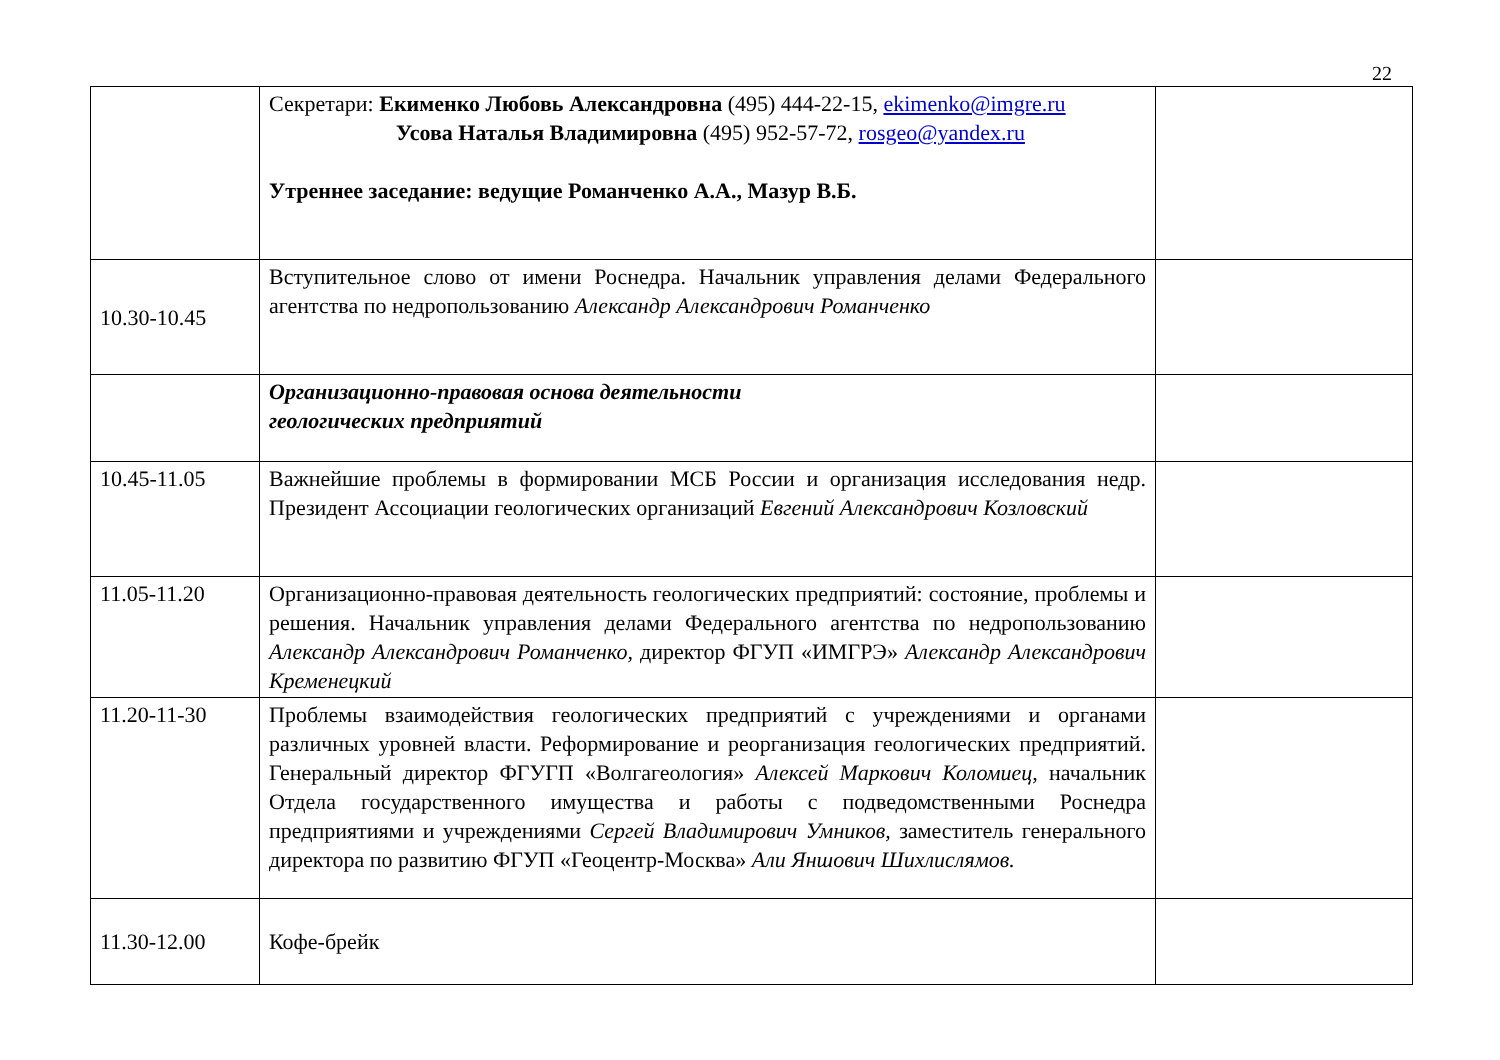22
| | Секретари: Екименко Любовь Александровна (495) 444-22-15, ekimenko@imgre.ru Усова Наталья Владимировна (495) 952-57-72, rosgeo@yandex.ru Утреннее заседание: ведущие Романченко А.А., Мазур В.Б. | |
| 10.30-10.45 | Вступительное слово от имени Роснедра. Начальник управления делами Федерального агентства по недропользованию Александр Александрович Романченко | |
| | Организационно-правовая основа деятельности геологических предприятий | |
| 10.45-11.05 | Важнейшие проблемы в формировании МСБ России и организация исследования недр. Президент Ассоциации геологических организаций Евгений Александрович Козловский | |
| 11.05-11.20 | Организационно-правовая деятельность геологических предприятий: состояние, проблемы и решения. Начальник управления делами Федерального агентства по недропользованию Александр Александрович Романченко, директор ФГУП «ИМГРЭ» Александр Александрович Кременецкий | |
| 11.20-11-30 | Проблемы взаимодействия геологических предприятий с учреждениями и органами различных уровней власти. Реформирование и реорганизация геологических предприятий. Генеральный директор ФГУГП «Волгагеология» Алексей Маркович Коломиец, начальник Отдела государственного имущества и работы с подведомственными Роснедра предприятиями и учреждениями Сергей Владимирович Умников, заместитель генерального директора по развитию ФГУП «Геоцентр-Москва» Али Яншович Шихлислямов. | |
| 11.30-12.00 | Кофе-брейк | |